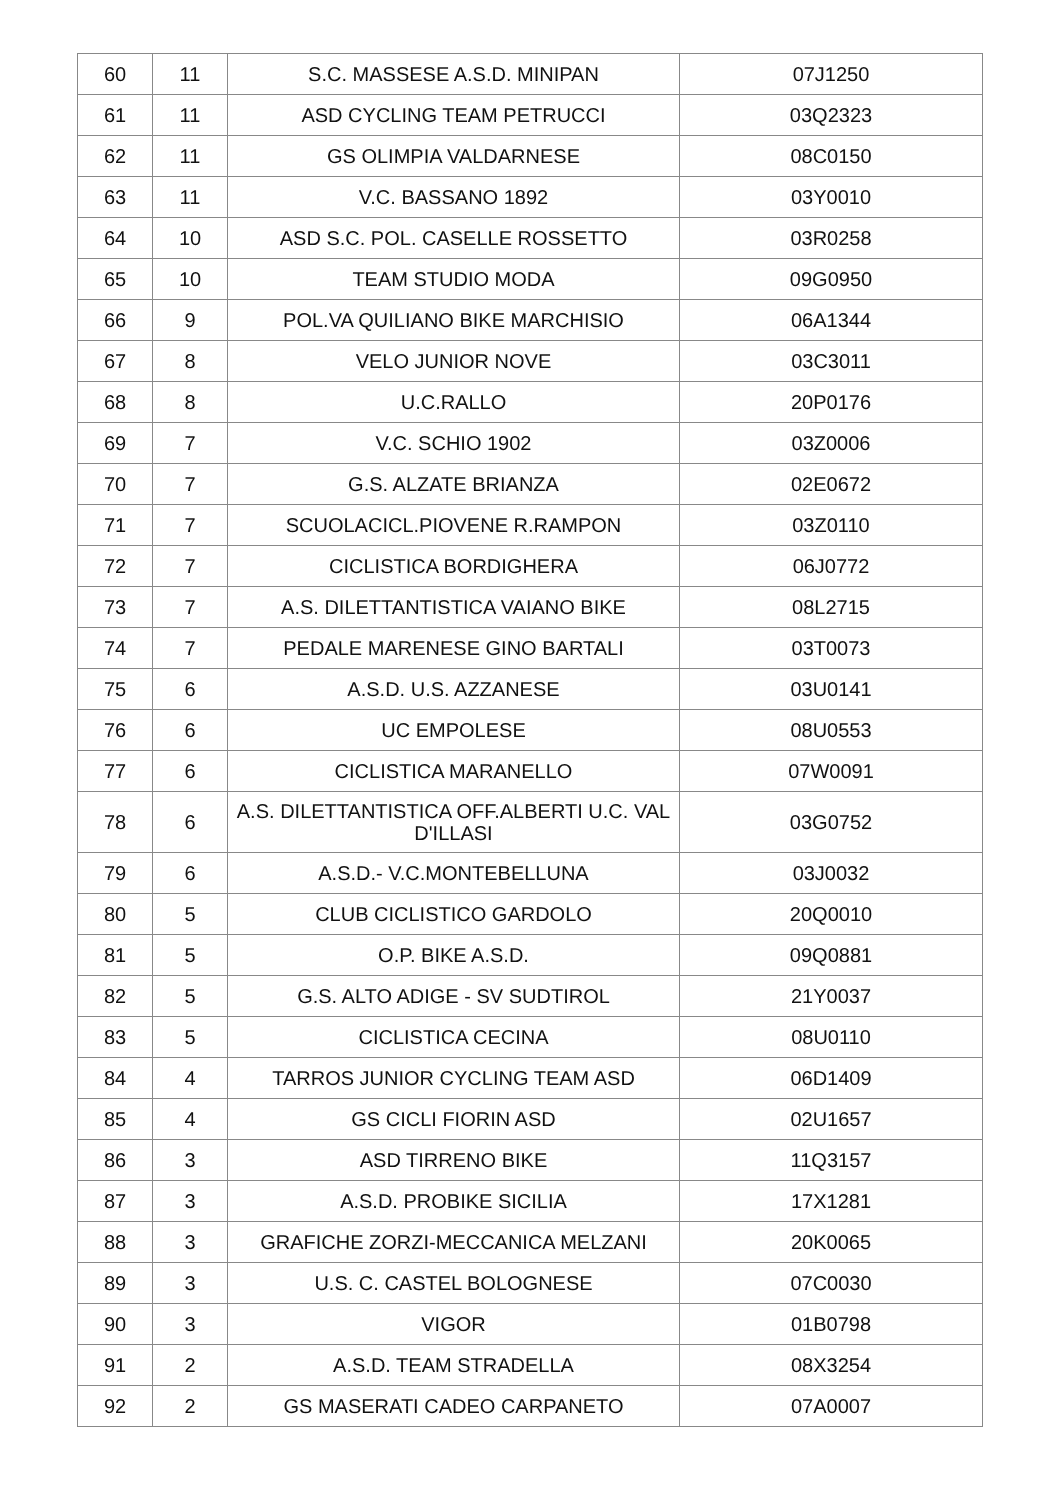| 60 | 11 | S.C. MASSESE A.S.D. MINIPAN | 07J1250 |
| 61 | 11 | ASD CYCLING TEAM PETRUCCI | 03Q2323 |
| 62 | 11 | GS OLIMPIA VALDARNESE | 08C0150 |
| 63 | 11 | V.C. BASSANO 1892 | 03Y0010 |
| 64 | 10 | ASD S.C. POL. CASELLE ROSSETTO | 03R0258 |
| 65 | 10 | TEAM STUDIO MODA | 09G0950 |
| 66 | 9 | POL.VA QUILIANO BIKE MARCHISIO | 06A1344 |
| 67 | 8 | VELO JUNIOR NOVE | 03C3011 |
| 68 | 8 | U.C.RALLO | 20P0176 |
| 69 | 7 | V.C. SCHIO 1902 | 03Z0006 |
| 70 | 7 | G.S. ALZATE BRIANZA | 02E0672 |
| 71 | 7 | SCUOLACICL.PIOVENE R.RAMPON | 03Z0110 |
| 72 | 7 | CICLISTICA BORDIGHERA | 06J0772 |
| 73 | 7 | A.S. DILETTANTISTICA VAIANO BIKE | 08L2715 |
| 74 | 7 | PEDALE MARENESE GINO BARTALI | 03T0073 |
| 75 | 6 | A.S.D. U.S. AZZANESE | 03U0141 |
| 76 | 6 | UC EMPOLESE | 08U0553 |
| 77 | 6 | CICLISTICA MARANELLO | 07W0091 |
| 78 | 6 | A.S. DILETTANTISTICA OFF.ALBERTI U.C. VAL D'ILLASI | 03G0752 |
| 79 | 6 | A.S.D.- V.C.MONTEBELLUNA | 03J0032 |
| 80 | 5 | CLUB CICLISTICO GARDOLO | 20Q0010 |
| 81 | 5 | O.P. BIKE A.S.D. | 09Q0881 |
| 82 | 5 | G.S. ALTO ADIGE - SV SUDTIROL | 21Y0037 |
| 83 | 5 | CICLISTICA CECINA | 08U0110 |
| 84 | 4 | TARROS JUNIOR CYCLING TEAM ASD | 06D1409 |
| 85 | 4 | GS CICLI FIORIN ASD | 02U1657 |
| 86 | 3 | ASD TIRRENO BIKE | 11Q3157 |
| 87 | 3 | A.S.D. PROBIKE SICILIA | 17X1281 |
| 88 | 3 | GRAFICHE ZORZI-MECCANICA MELZANI | 20K0065 |
| 89 | 3 | U.S. C. CASTEL BOLOGNESE | 07C0030 |
| 90 | 3 | VIGOR | 01B0798 |
| 91 | 2 | A.S.D. TEAM STRADELLA | 08X3254 |
| 92 | 2 | GS MASERATI CADEO CARPANETO | 07A0007 |